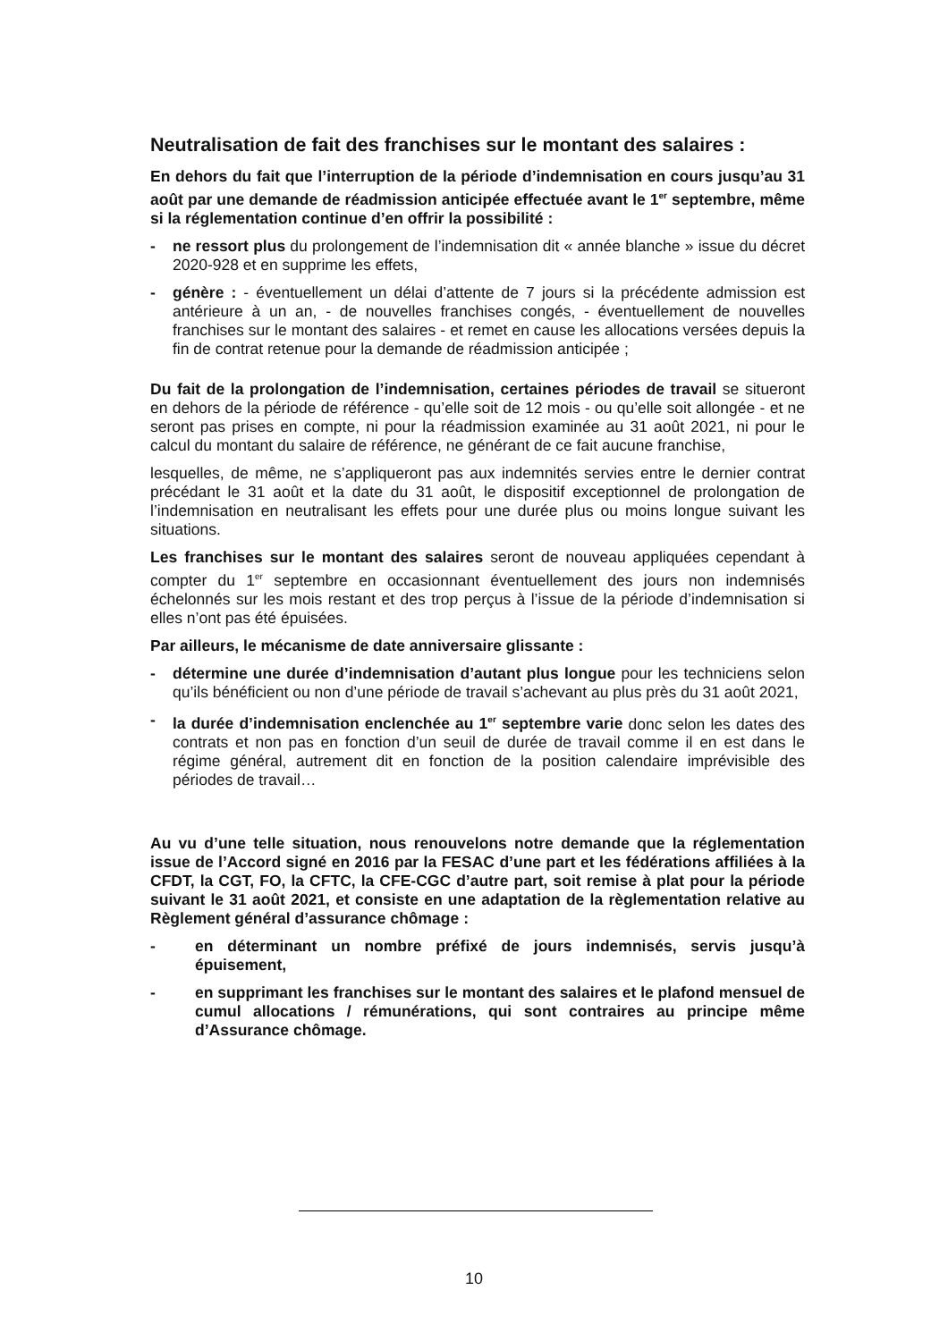Neutralisation de fait des franchises sur le montant des salaires :
En dehors du fait que l’interruption de la période d’indemnisation en cours jusqu’au 31 août par une demande de réadmission anticipée effectuée avant le 1<sup>er</sup> septembre, même si la réglementation continue d’en offrir la possibilité :
- ne ressort plus du prolongement de l’indemnisation dit « année blanche » issue du décret 2020-928 et en supprime les effets,
- génère : - éventuellement un délai d’attente de 7 jours si la précédente admission est antérieure à un an, - de nouvelles franchises congés, - éventuellement de nouvelles franchises sur le montant des salaires - et remet en cause les allocations versées depuis la fin de contrat retenue pour la demande de réadmission anticipée ;
Du fait de la prolongation de l’indemnisation, certaines périodes de travail se situeront en dehors de la période de référence - qu’elle soit de 12 mois - ou qu’elle soit allongée - et ne seront pas prises en compte, ni pour la réadmission examinée au 31 août 2021, ni pour le calcul du montant du salaire de référence, ne générant de ce fait aucune franchise,
lesquelles, de même, ne s’appliqueront pas aux indemnités servies entre le dernier contrat précédant le 31 août et la date du 31 août, le dispositif exceptionnel de prolongation de l’indemnisation en neutralisant les effets pour une durée plus ou moins longue suivant les situations.
Les franchises sur le montant des salaires seront de nouveau appliquées cependant à compter du 1<sup>er</sup> septembre en occasionnant éventuellement des jours non indemnisés échelonnés sur les mois restant et des trop perçus à l’issue de la période d’indemnisation si elles n’ont pas été épuisées.
Par ailleurs, le mécanisme de date anniversaire glissante :
- détermine une durée d’indemnisation d’autant plus longue pour les techniciens selon qu’ils bénéficient ou non d’une période de travail s’achevant au plus près du 31 août 2021,
- la durée d’indemnisation enclenchée au 1<sup>er</sup> septembre varie donc selon les dates des contrats et non pas en fonction d’un seuil de durée de travail comme il en est dans le régime général, autrement dit en fonction de la position calendaire imprévisible des périodes de travail…
Au vu d’une telle situation, nous renouvelons notre demande que la réglementation issue de l’Accord signé en 2016 par la FESAC d’une part et les fédérations affiliées à la CFDT, la CGT, FO, la CFTC, la CFE-CGC d’autre part, soit remise à plat pour la période suivant le 31 août 2021, et consiste en une adaptation de la règlementation relative au Règlement général d’assurance chômage :
- en déterminant un nombre préfixé de jours indemnisés, servis jusqu’à épuisement,
- en supprimant les franchises sur le montant des salaires et le plafond mensuel de cumul allocations / rémunérations, qui sont contraires au principe même d’Assurance chômage.
10